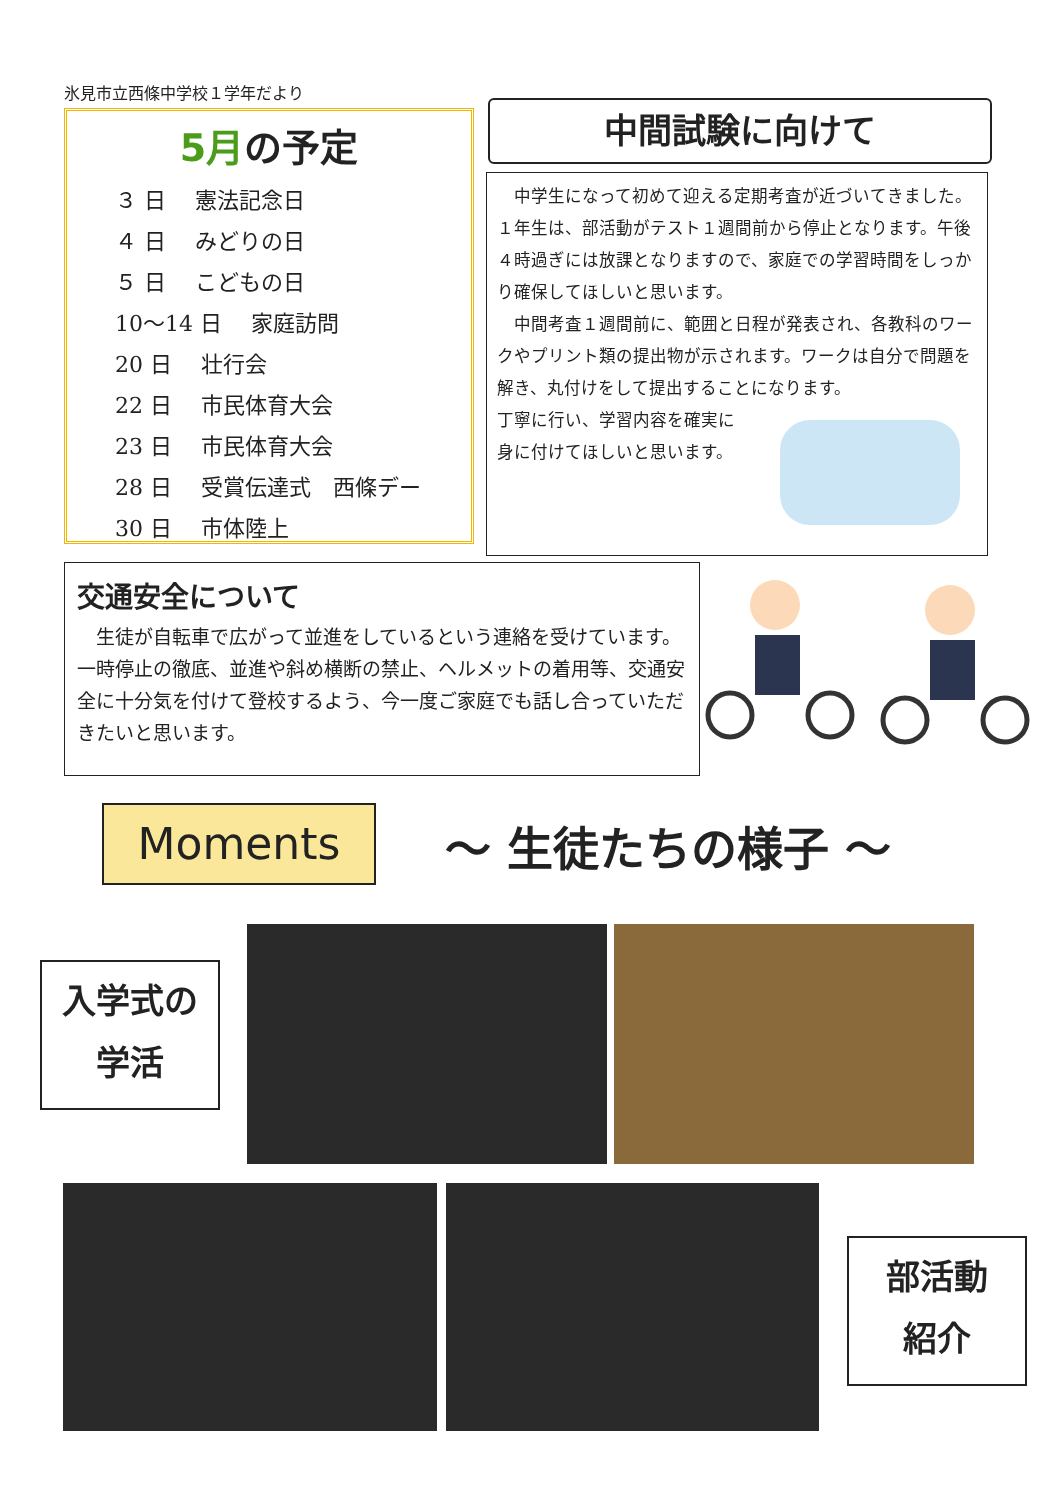氷見市立西條中学校１学年だより
5月の予定
３ 日　 憲法記念日
４ 日　 みどりの日
５ 日　 こどもの日
10～14 日　 家庭訪問
20 日　 壮行会
22 日　 市民体育大会
23 日　 市民体育大会
28 日　 受賞伝達式　西條デー
30 日　 市体陸上
中間試験に向けて
中学生になって初めて迎える定期考査が近づいてきました。１年生は、部活動がテスト１週間前から停止となります。午後４時過ぎには放課となりますので、家庭での学習時間をしっかり確保してほしいと思います。
中間考査１週間前に、範囲と日程が発表され、各教科のワークやプリント類の提出物が示されます。ワークは自分で問題を解き、丸付けをして提出することになります。
丁寧に行い、学習内容を確実に
身に付けてほしいと思います。
交通安全について
生徒が自転車で広がって並進をしているという連絡を受けています。一時停止の徹底、並進や斜め横断の禁止、ヘルメットの着用等、交通安全に十分気を付けて登校するよう、今一度ご家庭でも話し合っていただきたいと思います。
Moments ～ 生徒たちの様子 ～
入学式の
学活
部活動
紹介